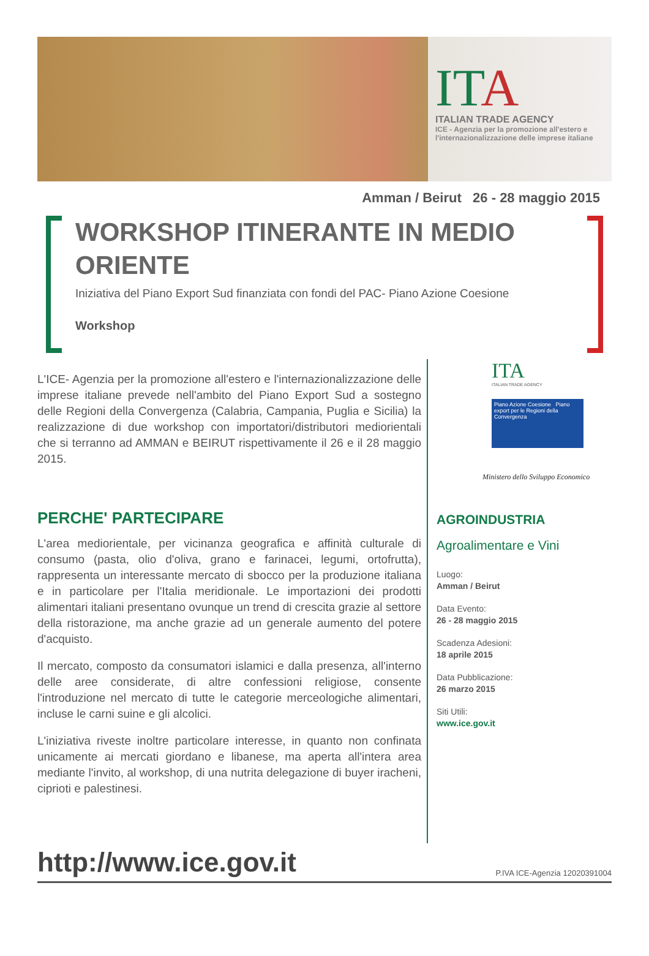ITA
ITALIAN TRADE AGENCY
ICE - Agenzia per la promozione all'estero e
l'internazionalizzazione delle imprese italiane
Amman / Beirut 26 - 28 maggio 2015
WORKSHOP ITINERANTE IN MEDIO ORIENTE
Iniziativa del Piano Export Sud finanziata con fondi del PAC- Piano Azione Coesione
Workshop
L'ICE- Agenzia per la promozione all'estero e l'internazionalizzazione delle imprese italiane prevede nell'ambito del Piano Export Sud a sostegno delle Regioni della Convergenza (Calabria, Campania, Puglia e Sicilia) la realizzazione di due workshop con importatori/distributori mediorientali che si terranno ad AMMAN e BEIRUT rispettivamente il 26 e il 28 maggio 2015.
PERCHE' PARTECIPARE
L'area mediorientale, per vicinanza geografica e affinità culturale di consumo (pasta, olio d'oliva, grano e farinacei, legumi, ortofrutta), rappresenta un interessante mercato di sbocco per la produzione italiana e in particolare per l'Italia meridionale. Le importazioni dei prodotti alimentari italiani presentano ovunque un trend di crescita grazie al settore della ristorazione, ma anche grazie ad un generale aumento del potere d'acquisto.
Il mercato, composto da consumatori islamici e dalla presenza, all'interno delle aree considerate, di altre confessioni religiose, consente l'introduzione nel mercato di tutte le categorie merceologiche alimentari, incluse le carni suine e gli alcolici.
L'iniziativa riveste inoltre particolare interesse, in quanto non confinata unicamente ai mercati giordano e libanese, ma aperta all'intera area mediante l'invito, al workshop, di una nutrita delegazione di buyer iracheni, ciprioti e palestinesi.
ITA
ITALIAN TRADE AGENCY
Piano Azione Coesione Piano export per le Regioni della Convergenza
Ministero dello Sviluppo Economico
AGROINDUSTRIA
Agroalimentare e Vini
Luogo:
Amman / Beirut
Data Evento:
26 - 28 maggio 2015
Scadenza Adesioni:
18 aprile 2015
Data Pubblicazione:
26 marzo 2015
Siti Utili:
www.ice.gov.it
http://www.ice.gov.it P.IVA ICE-Agenzia 12020391004